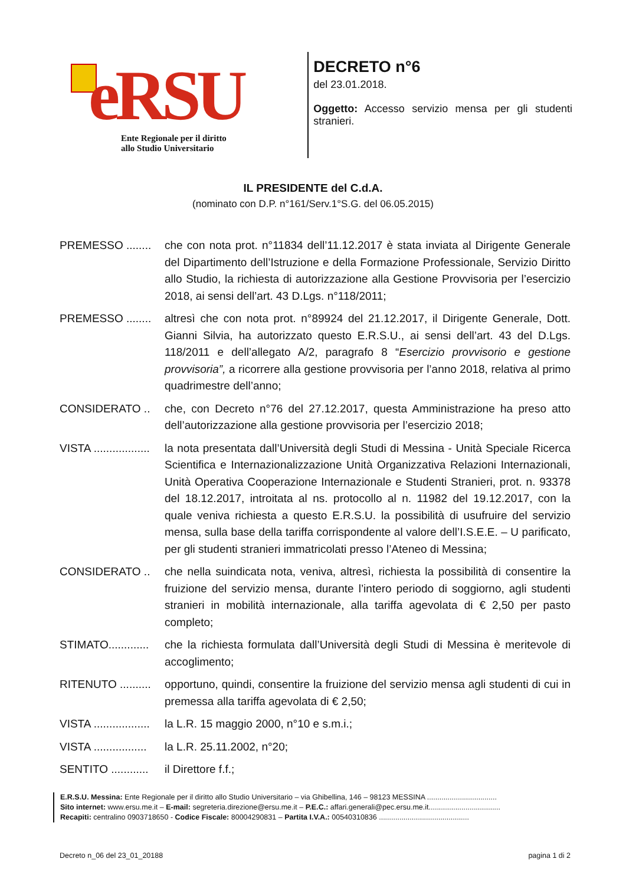eRSU
Ente Regionale per il diritto
allo Studio Universitario
DECRETO n°6
del 23.01.2018.
Oggetto: Accesso servizio mensa per gli studenti stranieri.
IL PRESIDENTE del C.d.A.
(nominato con D.P. n°161/Serv.1°S.G. del 06.05.2015)
PREMESSO ........
che con nota prot. n°11834 dell’11.12.2017 è stata inviata al Dirigente Generale del Dipartimento dell’Istruzione e della Formazione Professionale, Servizio Diritto allo Studio, la richiesta di autorizzazione alla Gestione Provvisoria per l’esercizio 2018, ai sensi dell’art. 43 D.Lgs. n°118/2011;
PREMESSO ........
altresì che con nota prot. n°89924 del 21.12.2017, il Dirigente Generale, Dott. Gianni Silvia, ha autorizzato questo E.R.S.U., ai sensi dell’art. 43 del D.Lgs. 118/2011 e dell’allegato A/2, paragrafo 8 “Esercizio provvisorio e gestione provvisoria”, a ricorrere alla gestione provvisoria per l’anno 2018, relativa al primo quadrimestre dell’anno;
CONSIDERATO .. che, con Decreto n°76 del 27.12.2017, questa Amministrazione ha preso atto dell’autorizzazione alla gestione provvisoria per l’esercizio 2018;
VISTA ..................
la nota presentata dall’Università degli Studi di Messina - Unità Speciale Ricerca Scientifica e Internazionalizzazione Unità Organizzativa Relazioni Internazionali, Unità Operativa Cooperazione Internazionale e Studenti Stranieri, prot. n. 93378 del 18.12.2017, introitata al ns. protocollo al n. 11982 del 19.12.2017, con la quale veniva richiesta a questo E.R.S.U. la possibilità di usufruire del servizio mensa, sulla base della tariffa corrispondente al valore dell’I.S.E.E. – U parificato, per gli studenti stranieri immatricolati presso l’Ateneo di Messina;
CONSIDERATO .. che nella suindicata nota, veniva, altresì, richiesta la possibilità di consentire la fruizione del servizio mensa, durante l’intero periodo di soggiorno, agli studenti stranieri in mobilità internazionale, alla tariffa agevolata di € 2,50 per pasto completo;
STIMATO.............
che la richiesta formulata dall’Università degli Studi di Messina è meritevole di accoglimento;
RITENUTO ..........
opportuno, quindi, consentire la fruizione del servizio mensa agli studenti di cui in premessa alla tariffa agevolata di € 2,50;
VISTA ..................
la L.R. 15 maggio 2000, n°10 e s.m.i.;
VISTA .................
la L.R. 25.11.2002, n°20;
SENTITO ............
il Direttore f.f.;
E.R.S.U. Messina: Ente Regionale per il diritto allo Studio Universitario – via Ghibellina, 146 – 98123 MESSINA ..................................
Sito internet: www.ersu.me.it – E-mail: segreteria.direzione@ersu.me.it – P.E.C.: affari.generali@pec.ersu.me.it...................................
Recapiti: centralino 0903718650 - Codice Fiscale: 80004290831 – Partita I.V.A.: 00540310836 ............................................
Decreto n_06 del 23_01_20188 pagina 1 di 2